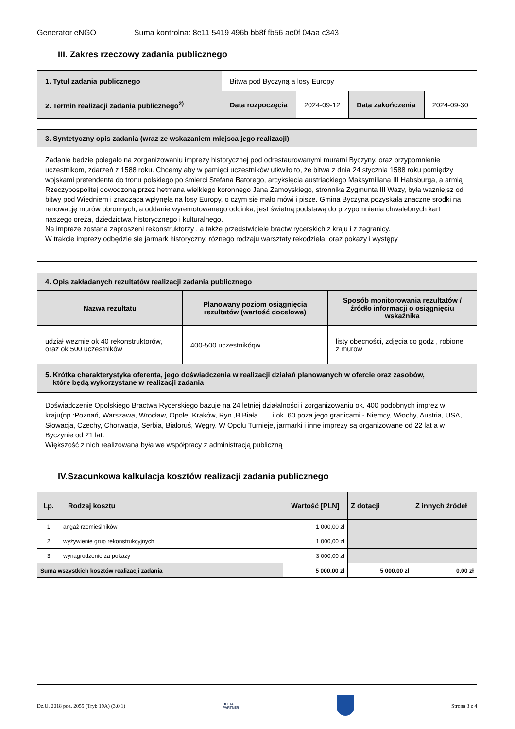Generator eNGO Suma kontrolna: 8e11 5419 496b bb8f fb56 ae0f 04aa c343
III. Zakres rzeczowy zadania publicznego
| 1. Tytuł zadania publicznego | Bitwa pod Byczyną a losy Europy | | | |
| 2. Termin realizacji zadania publicznego<sup>2)</sup> | Data rozpoczęcia | 2024-09-12 | Data zakończenia | 2024-09-30 |
| 3. Syntetyczny opis zadania (wraz ze wskazaniem miejsca jego realizacji) |
| Zadanie bedzie polegało na zorganizowaniu imprezy historycznej pod odrestaurowanymi murami Byczyny, oraz przypomnienie uczestnikom, zdarzeń z 1588 roku. Chcemy aby w pamięci uczestników utkwiło to, że bitwa z dnia 24 stycznia 1588 roku pomiędzy wojskami pretendenta do tronu polskiego po śmierci Stefana Batorego, arcyksięcia austriackiego Maksymiliana III Habsburga, a armią Rzeczypospolitej dowodzoną przez hetmana wielkiego koronnego Jana Zamoyskiego, stronnika Zygmunta III Wazy, była wazniejsz od bitwy pod Wiedniem i znacząca wpłynęła na losy Europy, o czym sie mało mówi i pisze. Gmina Byczyna pozyskała znaczne srodki na renowację murów obronnych, a oddanie wyremotowanego odcinka, jest świetną podstawą do przypomnienia chwalebnych kart naszego oręża, dziedzictwa historycznego i kulturalnego. Na impreze zostana zaproszeni rekonstruktorzy , a także przedstwiciele bractw rycerskich z kraju i z zagranicy. W trakcie imprezy odbędzie sie jarmark historyczny, róznego rodzaju warsztaty rekodzieła, oraz pokazy i występy |
| 4. Opis zakładanych rezultatów realizacji zadania publicznego | | |
| Nazwa rezultatu | Planowany poziom osiągnięcia rezultatów (wartość docelowa) | Sposób monitorowania rezultatów / źródło informacji o osiągnięciu wskaźnika |
| udział wezmie ok 40 rekonstruktorów, oraz ok 500 uczestników | 400-500 uczestnikóqw | listy obecności, zdjęcia co godz , robione z murow |
| 5. Krótka charakterystyka oferenta, jego doświadczenia w realizacji działań planowanych w ofercie oraz zasobów, które będą wykorzystane w realizacji zadania | | |
| Doświadczenie Opolskiego Bractwa Rycerskiego bazuje na 24 letniej działalności i zorganizowaniu ok. 400 podobnych imprez w kraju(np.:Poznań, Warszawa, Wrocław, Opole, Kraków, Ryn ,B.Biała….., i ok. 60 poza jego granicami - Niemcy, Włochy, Austria, USA, Słowacja, Czechy, Chorwacja, Serbia, Białoruś, Węgry. W Opolu Turnieje, jarmarki i inne imprezy są organizowane od 22 lat a w Byczynie od 21 lat. Większość z nich realizowana była we współpracy z administracją publiczną | | |
IV.Szacunkowa kalkulacja kosztów realizacji zadania publicznego
| Lp. | Rodzaj kosztu | Wartość [PLN] | Z dotacji | Z innych źródeł |
| --- | --- | --- | --- | --- |
| 1 | angaż rzemieślników | 1 000,00 zł | | |
| 2 | wyżywienie grup rekonstrukcyjnych | 1 000,00 zł | | |
| 3 | wynagrodzenie za pokazy | 3 000,00 zł | | |
| Suma wszystkich kosztów realizacji zadania | | 5 000,00 zł | 5 000,00 zł | 0,00 zł |
Dz.U. 2018 poz. 2055 (Tryb 19A) (3.0.1) DELTA
PARTNER Strona 3 z 4